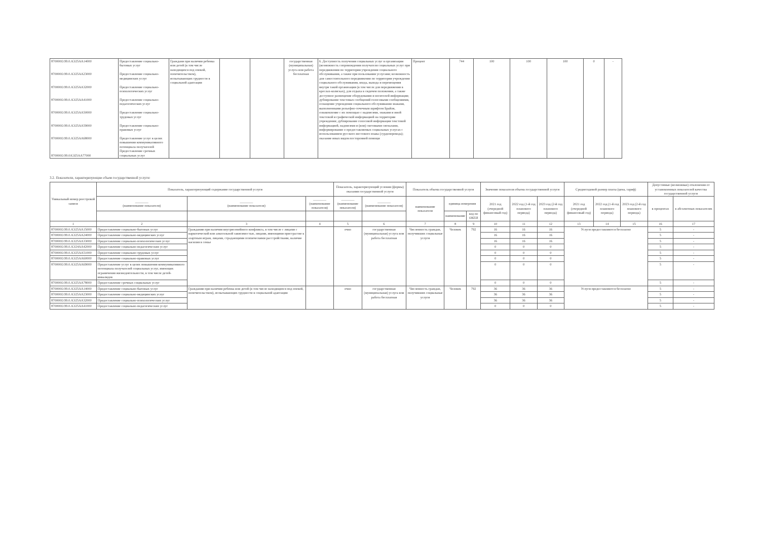| 870000О.99.0.АЭ25АА14000 870000О.99.0.АЭ25АА23000 870000О.99.0.АЭ25АА32000 870000О.99.0.АЭ25АА41000 870000О.99.0.АЭ25АА50000 870000О.99.0.АЭ25АА59000 870000О.99.0.АЭ25АА68000 870000О.99.0АЭ25АА77000 | Предоставление социально-бытовых услуг Предоставление социально-медицинских услуг Предоставление социально-психологических услуг Предоставление социально-педагогических услуг Предоставление социально-трудовых услуг Предоставление социально-правовых услуг Предоставление услуг в целях повышения коммуникативного потенциала получателей Предоставление срочных социальных услуг | Граждани при наличии ребенка или детей (в том числе находящихся под опекой, попечительством), испытывающих трудности в социальной адаптации | | | государственная (муниципальная) услуга или работа бесплатная | 6. Доступность получения социальных услуг в организации (возможность сопровождения получателя социальных услуг при передвижении по территории учреждения социального обслуживания, а также при пользовании услугами; возможность для самостоятельного передвижения по территории учреждения социального обслуживания, входа, выхода и перемещения внутри такой организации (в том числе для передвижения в креслах-колясках), для отдыха в сидячем положении, а также доступное размещение оборудования и носителей информации; дублирование текстовых сообщений голосовыми сообщениями, оснащение учреждения социального обслуживания знаками, выполненными рельефно-точечным шрифтом Брайля, ознакомление с их помощью с надписями, знаками и иной текстовой и графической информацией на территории учреждения; дублирование голосовой информации текстовой информацией, надписями и (или) световыми сигналами, информирование о предоставляемых социальных услугах с использованием русского жестового языка (сурдоперевода); оказание иных видов посторонней помощи | Процент | 744 | 100 | 100 | 100 | 0 | - |
3.2. Показатели, характеризующие объем государственной услуги:
| Уникальный номер реестровой записи | Показатель, характеризующий содержание государственной услуги | | | Показатель, характеризующий условия (формы) оказания государственной услуги | | Показатель объема государственной услуги | | | Значение показателя объема государственной услуги | | | Среднегодовой размер платы (цена, тариф) | | | Допустимые (возможные) отклонения от установленных показателей качества государственной услуги | |
| --- | --- | --- | --- | --- | --- | --- | --- | --- | --- | --- | --- | --- | --- | --- | --- | --- |
| | ________ (наименование показателя) | ________ (наименование показателя) | ________ (наименование показателя) | ________ (наименование показателя) | ________ (наименование показателя) | наименование показателя | единица измерения | | 2021 год (очередной финансовый год) | 2022 год (1-й год планового периода) | 2023 год (2-й год планового периода) | 2021 год (очередной финансовый год) | 2022 год (1-й год планового периода) | 2023 год (2-й год планового периода) | в процентах | в абсолютных показателях |
| | | | | | | | наименование | код по ОКЕИ | | | | | | | | |
| 1 | 2 | 3 | 4 | 5 | 6 | 7 | 8 | 9 | 10 | 11 | 12 | 13 | 14 | 15 | 16 | 17 |
| 870000О.99.0.АЭ25АА15000 | Предоставление социально-бытовых услуг | Граждании при наличии внутрисемейного конфликта, в том числе с лицами с наркотической или алкогольной зависимостью, лицами, имеющими пристрастие к азартным играм, лицами, страдающими психическими расстройствами, наличие насилия в семье | | очно | государственная (муниципальная) услуга или работа бесплатная | Численность граждан, получивших социальные услуги | Человек | 792 | 16 | 16 | 16 | Услуги предоставляются бесплатно | | | 5 | - |
| 870000О.99.0.АЭ25АА24000 | Предоставление социально-медицинских услуг | | | | | | | | 16 | 16 | 16 | | | | 5 | - |
| 870000О.99.0.АЭ25АА33000 | Предоставление социально-психологических услуг | | | | | | | | 16 | 16 | 16 | | | | 5 | - |
| 870000О.99.0.АЭ24АА42000 | Предоставление социально-педагогических услуг | | | | | | | | 0 | 0 | 0 | | | | 5 | - |
| 870000О.99.0.АЭ25АА51000 | Предоставление социально-трудовых услуг | | | | | | | | 0 | 0 | 0 | | | | 5 | - |
| 870000О.99.0.АЭ25АА60000 | Предоставление социально-правовых услуг | | | | | | | | 0 | 0 | 0 | | | | 5 | - |
| 870000О.99.0.АЭ25АА69000 | Предоставление услуг в целях повышения коммуникативного потенциала получателей социальных услуг, имеющих ограничения жизнедеятельности, в том числе детей-инвалидов | | | | | | | | 0 | 0 | 0 | | | | 5 | - |
| 870000О.99.0.АЭ25АА78000 | Предоставление срочных социальных услуг | | | | | | | | 0 | 0 | 0 | | | | 5 | - |
| 870000О.99.0.АЭ25АА14000 | Предоставление социально-бытовых услуг | Граждании при наличии ребенка или детей (в том числе находящихся под опекой, попечительством), испытывающих трудности в социальной адаптации | | очно | государственная (муниципальная) услуга или работа бесплатная | Численность граждан, получивших социальные услуги | Человек | 792 | 36 | 36 | 36 | Услуги предоставляются бесплатно | | | 5 | - |
| 870000О.99.0.АЭ25АА23000 | Предоставление социально-медицинских услуг | | | | | | | | 36 | 36 | 36 | | | | 5 | - |
| 870000О.99.0.АЭ25АА32000 | Предоставление социально-психологических услуг | | | | | | | | 36 | 36 | 36 | | | | 5 | - |
| 870000О.99.0.АЭ25АА41000 | Предоставление социально-педагогических услуг | | | | | | | | 0 | 0 | 0 | | | | 5 | - |